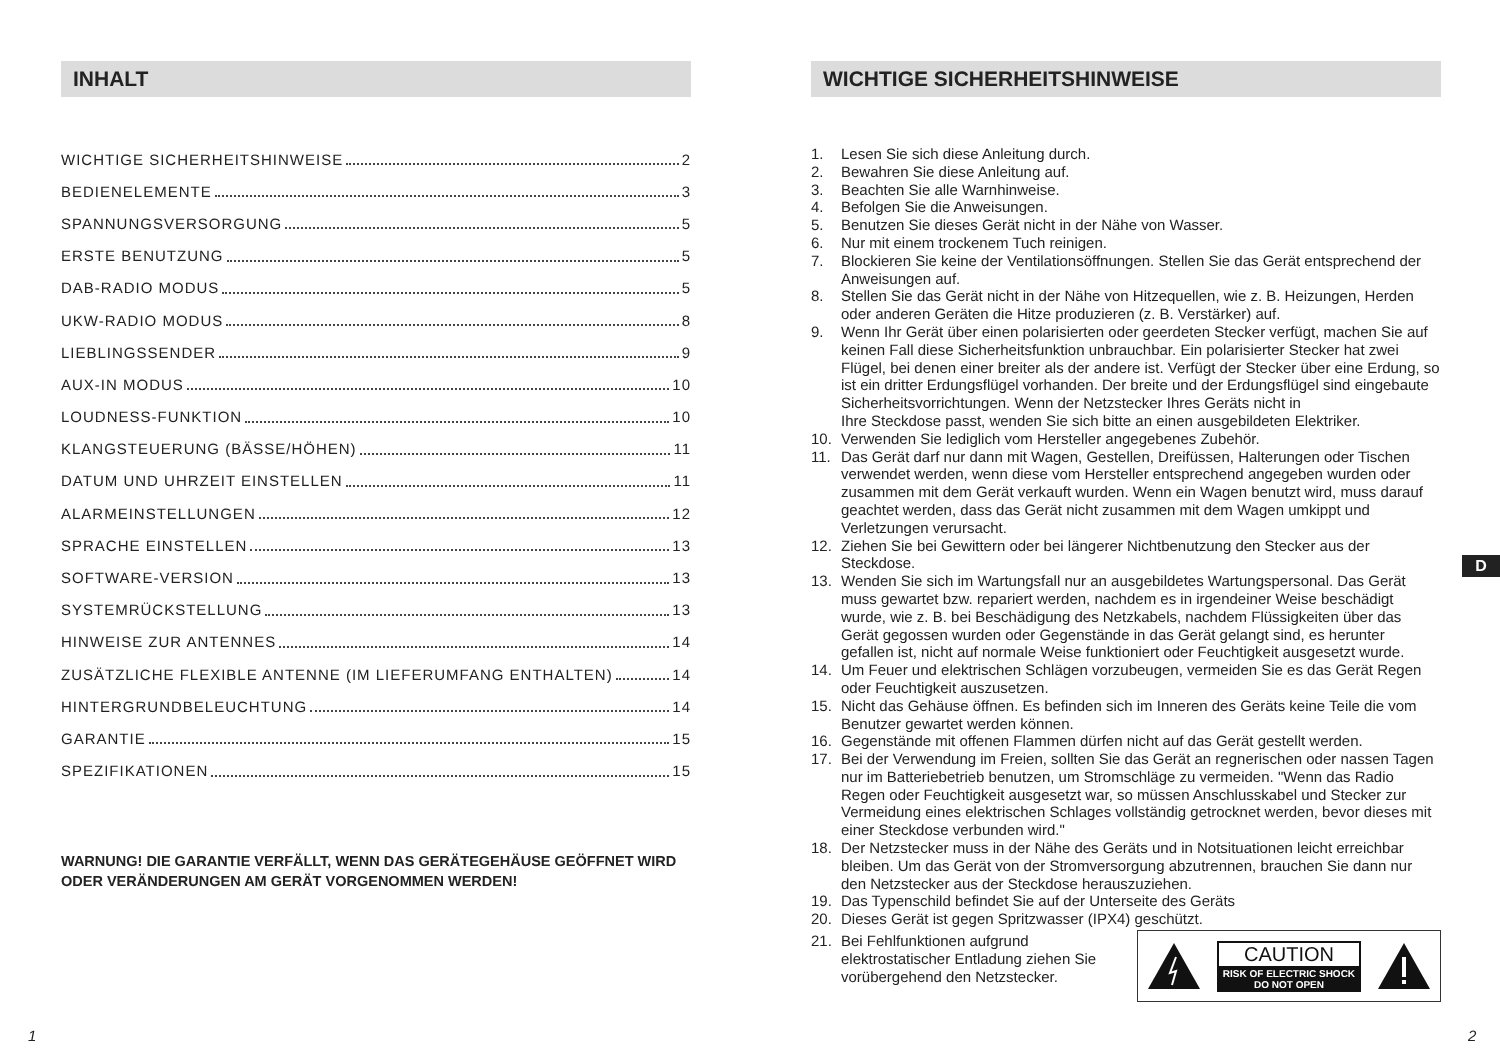INHALT
WICHTIGE SICHERHEITSHINWEISE 2
BEDIENELEMENTE 3
SPANNUNGSVERSORGUNG 5
ERSTE BENUTZUNG 5
DAB-RADIO MODUS 5
UKW-RADIO MODUS 8
LIEBLINGSSENDER 9
AUX-IN MODUS 10
LOUDNESS-FUNKTION 10
KLANGSTEUERUNG (BÄSSE/HÖHEN) 11
DATUM UND UHRZEIT EINSTELLEN 11
ALARMEINSTELLUNGEN 12
SPRACHE EINSTELLEN 13
SOFTWARE-VERSION 13
SYSTEMRÜCKSTELLUNG 13
HINWEISE ZUR ANTENNES 14
ZUSÄTZLICHE FLEXIBLE ANTENNE (IM LIEFERUMFANG ENTHALTEN) 14
HINTERGRUNDBELEUCHTUNG 14
GARANTIE 15
SPEZIFIKATIONEN 15
WARNUNG! DIE GARANTIE VERFÄLLT, WENN DAS GERÄTEGEHÄUSE GEÖFFNET WIRD ODER VERÄNDERUNGEN AM GERÄT VORGENOMMEN WERDEN!
1
WICHTIGE SICHERHEITSHINWEISE
1. Lesen Sie sich diese Anleitung durch.
2. Bewahren Sie diese Anleitung auf.
3. Beachten Sie alle Warnhinweise.
4. Befolgen Sie die Anweisungen.
5. Benutzen Sie dieses Gerät nicht in der Nähe von Wasser.
6. Nur mit einem trockenem Tuch reinigen.
7. Blockieren Sie keine der Ventilationsöffnungen. Stellen Sie das Gerät entsprechend der Anweisungen auf.
8. Stellen Sie das Gerät nicht in der Nähe von Hitzequellen, wie z. B. Heizungen, Herden oder anderen Geräten die Hitze produzieren (z. B. Verstärker) auf.
9. Wenn Ihr Gerät über einen polarisierten oder geerdeten Stecker verfügt, machen Sie auf keinen Fall diese Sicherheitsfunktion unbrauchbar. Ein polarisierter Stecker hat zwei Flügel, bei denen einer breiter als der andere ist. Verfügt der Stecker über eine Erdung, so ist ein dritter Erdungsflügel vorhanden. Der breite und der Erdungsflügel sind eingebaute Sicherheitsvorrichtungen. Wenn der Netzstecker Ihres Geräts nicht in
Ihre Steckdose passt, wenden Sie sich bitte an einen ausgebildeten Elektriker.
10. Verwenden Sie lediglich vom Hersteller angegebenes Zubehör.
11. Das Gerät darf nur dann mit Wagen, Gestellen, Dreifüssen, Halterungen oder Tischen verwendet werden, wenn diese vom Hersteller entsprechend angegeben wurden oder zusammen mit dem Gerät verkauft wurden. Wenn ein Wagen benutzt wird, muss darauf geachtet werden, dass das Gerät nicht zusammen mit dem Wagen umkippt und Verletzungen verursacht.
12. Ziehen Sie bei Gewittern oder bei längerer Nichtbenutzung den Stecker aus der Steckdose.
13. Wenden Sie sich im Wartungsfall nur an ausgebildetes Wartungspersonal. Das Gerät muss gewartet bzw. repariert werden, nachdem es in irgendeiner Weise beschädigt wurde, wie z. B. bei Beschädigung des Netzkabels, nachdem Flüssigkeiten über das Gerät gegossen wurden oder Gegenstände in das Gerät gelangt sind, es herunter gefallen ist, nicht auf normale Weise funktioniert oder Feuchtigkeit ausgesetzt wurde.
14. Um Feuer und elektrischen Schlägen vorzubeugen, vermeiden Sie es das Gerät Regen oder Feuchtigkeit auszusetzen.
15. Nicht das Gehäuse öffnen. Es befinden sich im Inneren des Geräts keine Teile die vom Benutzer gewartet werden können.
16. Gegenstände mit offenen Flammen dürfen nicht auf das Gerät gestellt werden.
17. Bei der Verwendung im Freien, sollten Sie das Gerät an regnerischen oder nassen Tagen nur im Batteriebetrieb benutzen, um Stromschläge zu vermeiden. "Wenn das Radio Regen oder Feuchtigkeit ausgesetzt war, so müssen Anschlusskabel und Stecker zur Vermeidung eines elektrischen Schlages vollständig getrocknet werden, bevor dieses mit einer Steckdose verbunden wird."
18. Der Netzstecker muss in der Nähe des Geräts und in Notsituationen leicht erreichbar bleiben. Um das Gerät von der Stromversorgung abzutrennen, brauchen Sie dann nur den Netzstecker aus der Steckdose herauszuziehen.
19. Das Typenschild befindet Sie auf der Unterseite des Geräts
20. Dieses Gerät ist gegen Spritzwasser (IPX4) geschützt.
CAUTION
RISK OF ELECTRIC SHOCK
DO NOT OPEN
21. Bei Fehlfunktionen aufgrund
elektrostatischer Entladung ziehen Sie
vorübergehend den Netzstecker.
D
2